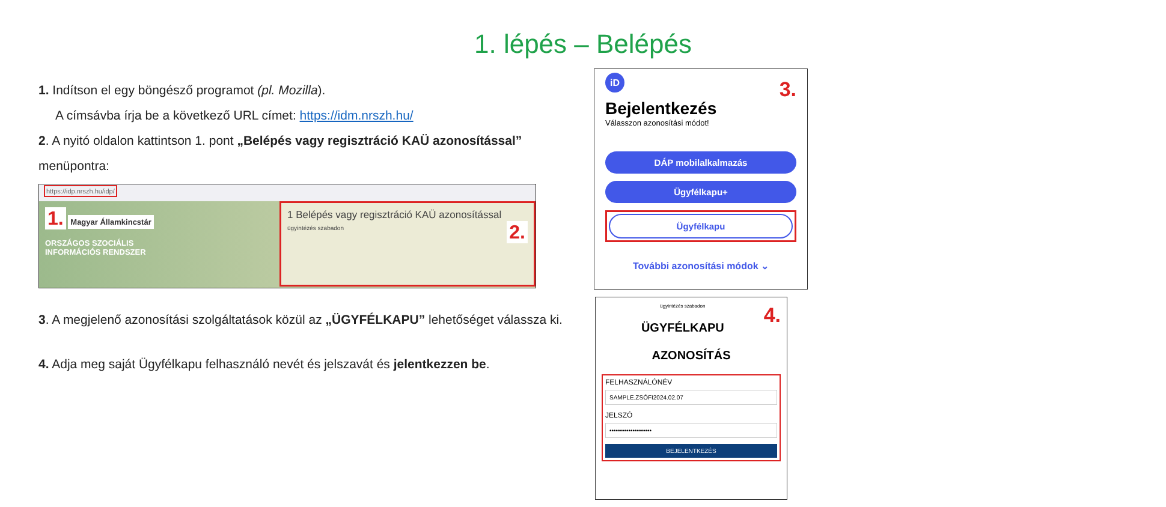1. lépés – Belépés
1. Indítson el egy böngésző programot (pl. Mozilla).
A címsávba írja be a következő URL címet: https://idm.nrszh.hu/
2. A nyitó oldalon kattintson 1. pont „Belépés vagy regisztráció KAÜ azonosítással”
menüpontra:
https://idp.nrszh.hu/idp/
1. Magyar Államkincstár
ORSZÁGOS SZOCIÁLIS
INFORMÁCIÓS RENDSZER
1 Belépés vagy regisztráció KAÜ azonosítással
ügyintézés szabadon 2.
3. A megjelenő azonosítási szolgáltatások közül az „ÜGYFÉLKAPU” lehetőséget válassza ki.
4. Adja meg saját Ügyfélkapu felhasználó nevét és jelszavát és jelentkezzen be.
iD 3.
Bejelentkezés
Válasszon azonosítási módot!
DÁP mobilalkalmazás
Ügyfélkapu+
Ügyfélkapu
További azonosítási módok ⌄
ügyintézés szabadon 4.
ÜGYFÉLKAPU
AZONOSÍTÁS
FELHASZNÁLÓNÉV
SAMPLE.ZSÓFI2024.02.07
JELSZÓ
••••••••••••••••••••
BEJELENTKEZÉS